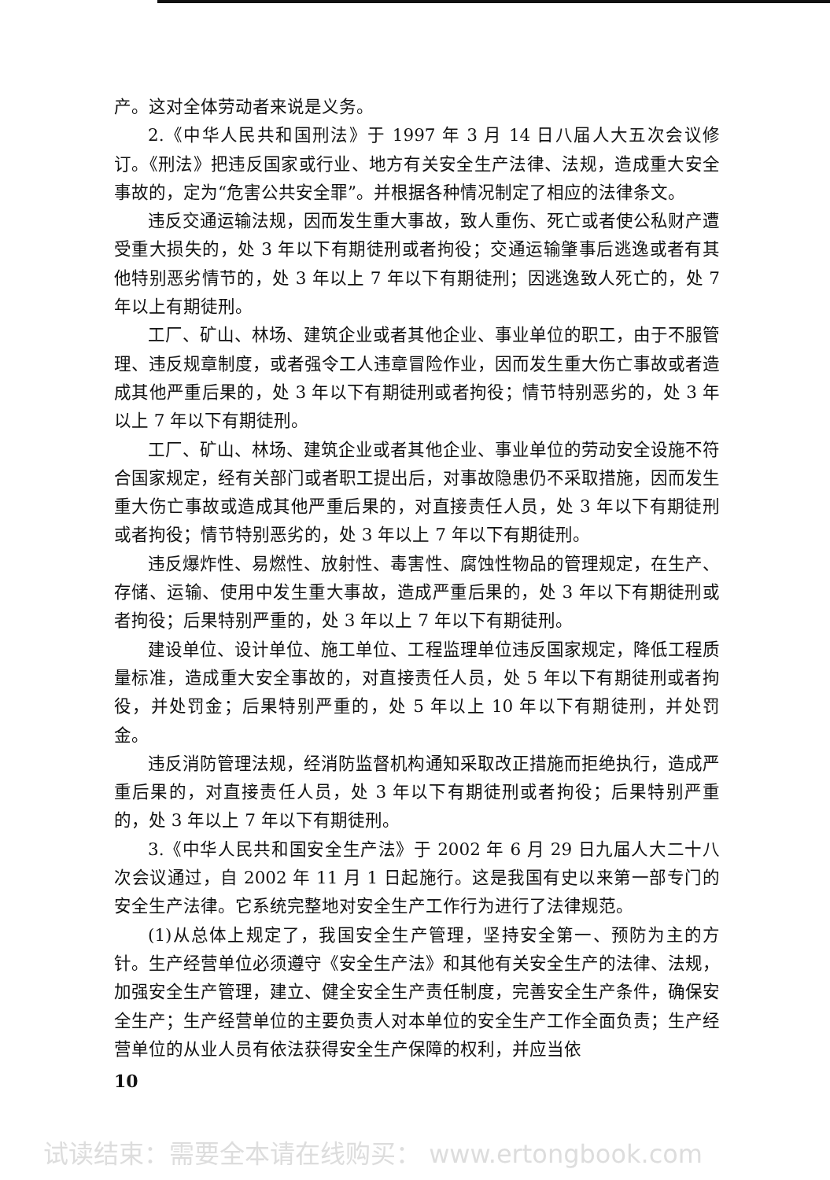产。这对全体劳动者来说是义务。
2.《中华人民共和国刑法》于 1997 年 3 月 14 日八届人大五次会议修订。《刑法》把违反国家或行业、地方有关安全生产法律、法规，造成重大安全事故的，定为“危害公共安全罪”。并根据各种情况制定了相应的法律条文。
违反交通运输法规，因而发生重大事故，致人重伤、死亡或者使公私财产遭受重大损失的，处 3 年以下有期徒刑或者拘役；交通运输肇事后逃逸或者有其他特别恶劣情节的，处 3 年以上 7 年以下有期徒刑；因逃逸致人死亡的，处 7 年以上有期徒刑。
工厂、矿山、林场、建筑企业或者其他企业、事业单位的职工，由于不服管理、违反规章制度，或者强令工人违章冒险作业，因而发生重大伤亡事故或者造成其他严重后果的，处 3 年以下有期徒刑或者拘役；情节特别恶劣的，处 3 年以上 7 年以下有期徒刑。
工厂、矿山、林场、建筑企业或者其他企业、事业单位的劳动安全设施不符合国家规定，经有关部门或者职工提出后，对事故隐患仍不采取措施，因而发生重大伤亡事故或造成其他严重后果的，对直接责任人员，处 3 年以下有期徒刑或者拘役；情节特别恶劣的，处 3 年以上 7 年以下有期徒刑。
违反爆炸性、易燃性、放射性、毒害性、腐蚀性物品的管理规定，在生产、存储、运输、使用中发生重大事故，造成严重后果的，处 3 年以下有期徒刑或者拘役；后果特别严重的，处 3 年以上 7 年以下有期徒刑。
建设单位、设计单位、施工单位、工程监理单位违反国家规定，降低工程质量标准，造成重大安全事故的，对直接责任人员，处 5 年以下有期徒刑或者拘役，并处罚金；后果特别严重的，处 5 年以上 10 年以下有期徒刑，并处罚金。
违反消防管理法规，经消防监督机构通知采取改正措施而拒绝执行，造成严重后果的，对直接责任人员，处 3 年以下有期徒刑或者拘役；后果特别严重的，处 3 年以上 7 年以下有期徒刑。
3.《中华人民共和国安全生产法》于 2002 年 6 月 29 日九届人大二十八次会议通过，自 2002 年 11 月 1 日起施行。这是我国有史以来第一部专门的安全生产法律。它系统完整地对安全生产工作行为进行了法律规范。
(1)从总体上规定了，我国安全生产管理，坚持安全第一、预防为主的方针。生产经营单位必须遵守《安全生产法》和其他有关安全生产的法律、法规，加强安全生产管理，建立、健全安全生产责任制度，完善安全生产条件，确保安全生产；生产经营单位的主要负责人对本单位的安全生产工作全面负责；生产经营单位的从业人员有依法获得安全生产保障的权利，并应当依
10
试读结束：需要全本请在线购买： www.ertongbook.com